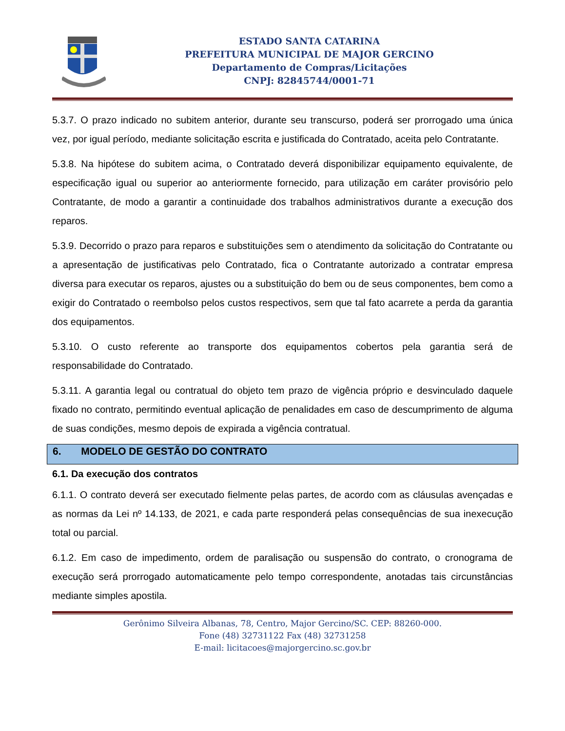ESTADO SANTA CATARINA
PREFEITURA MUNICIPAL DE MAJOR GERCINO
Departamento de Compras/Licitações
CNPJ: 82845744/0001-71
5.3.7. O prazo indicado no subitem anterior, durante seu transcurso, poderá ser prorrogado uma única vez, por igual período, mediante solicitação escrita e justificada do Contratado, aceita pelo Contratante.
5.3.8. Na hipótese do subitem acima, o Contratado deverá disponibilizar equipamento equivalente, de especificação igual ou superior ao anteriormente fornecido, para utilização em caráter provisório pelo Contratante, de modo a garantir a continuidade dos trabalhos administrativos durante a execução dos reparos.
5.3.9. Decorrido o prazo para reparos e substituições sem o atendimento da solicitação do Contratante ou a apresentação de justificativas pelo Contratado, fica o Contratante autorizado a contratar empresa diversa para executar os reparos, ajustes ou a substituição do bem ou de seus componentes, bem como a exigir do Contratado o reembolso pelos custos respectivos, sem que tal fato acarrete a perda da garantia dos equipamentos.
5.3.10. O custo referente ao transporte dos equipamentos cobertos pela garantia será de responsabilidade do Contratado.
5.3.11. A garantia legal ou contratual do objeto tem prazo de vigência próprio e desvinculado daquele fixado no contrato, permitindo eventual aplicação de penalidades em caso de descumprimento de alguma de suas condições, mesmo depois de expirada a vigência contratual.
6. MODELO DE GESTÃO DO CONTRATO
6.1. Da execução dos contratos
6.1.1. O contrato deverá ser executado fielmente pelas partes, de acordo com as cláusulas avençadas e as normas da Lei nº 14.133, de 2021, e cada parte responderá pelas consequências de sua inexecução total ou parcial.
6.1.2. Em caso de impedimento, ordem de paralisação ou suspensão do contrato, o cronograma de execução será prorrogado automaticamente pelo tempo correspondente, anotadas tais circunstâncias mediante simples apostila.
Gerônimo Silveira Albanas, 78, Centro, Major Gercino/SC. CEP: 88260-000.
Fone (48) 32731122 Fax (48) 32731258
E-mail: licitacoes@majorgercino.sc.gov.br